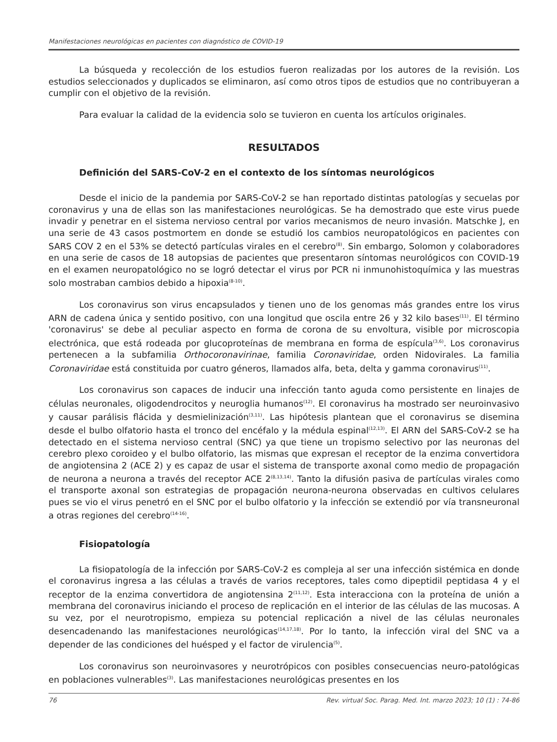Manifestaciones neurológicas en pacientes con diagnóstico de COVID-19
La búsqueda y recolección de los estudios fueron realizadas por los autores de la revisión. Los estudios seleccionados y duplicados se eliminaron, así como otros tipos de estudios que no contribuyeran a cumplir con el objetivo de la revisión.
Para evaluar la calidad de la evidencia solo se tuvieron en cuenta los artículos originales.
RESULTADOS
Definición del SARS-CoV-2 en el contexto de los síntomas neurológicos
Desde el inicio de la pandemia por SARS-CoV-2 se han reportado distintas patologías y secuelas por coronavirus y una de ellas son las manifestaciones neurológicas. Se ha demostrado que este virus puede invadir y penetrar en el sistema nervioso central por varios mecanismos de neuro invasión. Matschke J, en una serie de 43 casos postmortem en donde se estudió los cambios neuropatológicos en pacientes con SARS COV 2 en el 53% se detectó partículas virales en el cerebro<sup>(8)</sup>. Sin embargo, Solomon y colaboradores en una serie de casos de 18 autopsias de pacientes que presentaron síntomas neurológicos con COVID-19 en el examen neuropatológico no se logró detectar el virus por PCR ni inmunohistoquímica y las muestras solo mostraban cambios debido a hipoxia<sup>(8-10)</sup>.
Los coronavirus son virus encapsulados y tienen uno de los genomas más grandes entre los virus ARN de cadena única y sentido positivo, con una longitud que oscila entre 26 y 32 kilo bases<sup>(11)</sup>. El término 'coronavirus' se debe al peculiar aspecto en forma de corona de su envoltura, visible por microscopia electrónica, que está rodeada por glucoproteínas de membrana en forma de espícula<sup>(3,6)</sup>. Los coronavirus pertenecen a la subfamilia Orthocoronavirinae, familia Coronaviridae, orden Nidovirales. La familia Coronaviridae está constituida por cuatro géneros, llamados alfa, beta, delta y gamma coronavirus<sup>(11)</sup>.
Los coronavirus son capaces de inducir una infección tanto aguda como persistente en linajes de células neuronales, oligodendrocitos y neuroglia humanos<sup>(12)</sup>. El coronavirus ha mostrado ser neuroinvasivo y causar parálisis flácida y desmielinización<sup>(3,11)</sup>. Las hipótesis plantean que el coronavirus se disemina desde el bulbo olfatorio hasta el tronco del encéfalo y la médula espinal<sup>(12,13)</sup>. El ARN del SARS-CoV-2 se ha detectado en el sistema nervioso central (SNC) ya que tiene un tropismo selectivo por las neuronas del cerebro plexo coroideo y el bulbo olfatorio, las mismas que expresan el receptor de la enzima convertidora de angiotensina 2 (ACE 2) y es capaz de usar el sistema de transporte axonal como medio de propagación de neurona a neurona a través del receptor ACE 2<sup>(8,13,14)</sup>. Tanto la difusión pasiva de partículas virales como el transporte axonal son estrategias de propagación neurona-neurona observadas en cultivos celulares pues se vio el virus penetró en el SNC por el bulbo olfatorio y la infección se extendió por vía transneuronal a otras regiones del cerebro<sup>(14-16)</sup>.
Fisiopatología
La fisiopatología de la infección por SARS-CoV-2 es compleja al ser una infección sistémica en donde el coronavirus ingresa a las células a través de varios receptores, tales como dipeptidil peptidasa 4 y el receptor de la enzima convertidora de angiotensina 2<sup>(11,12)</sup>. Esta interacciona con la proteína de unión a membrana del coronavirus iniciando el proceso de replicación en el interior de las células de las mucosas. A su vez, por el neurotropismo, empieza su potencial replicación a nivel de las células neuronales desencadenando las manifestaciones neurológicas<sup>(14,17,18)</sup>. Por lo tanto, la infección viral del SNC va a depender de las condiciones del huésped y el factor de virulencia<sup>(5)</sup>.
Los coronavirus son neuroinvasores y neurotrópicos con posibles consecuencias neuro-patológicas en poblaciones vulnerables<sup>(3)</sup>. Las manifestaciones neurológicas presentes en los
76 Rev. virtual Soc. Parag. Med. Int. marzo 2023; 10 (1) : 74-86